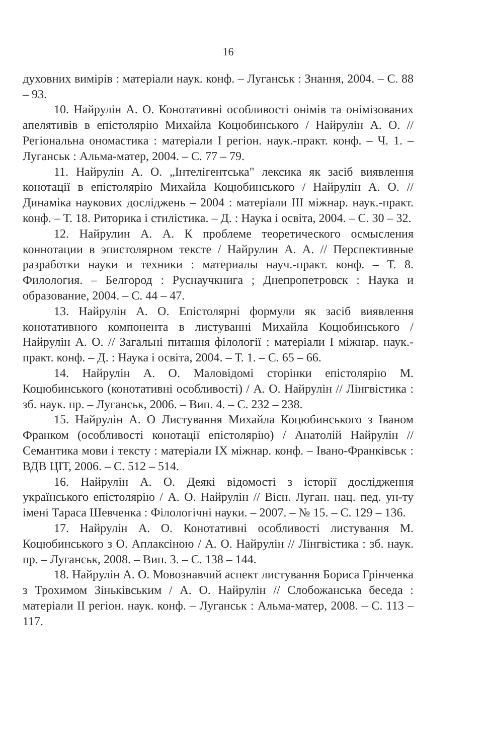16
духовних вимірів : матеріали наук. конф. – Луганськ : Знання, 2004. – С. 88 – 93.
10. Найрулін А. О. Конотативні особливості онімів та онімізованих апелятивів в епістолярію Михайла Коцюбинського / Найрулін А. О. // Регіональна ономастика : матеріали І регіон. наук.-практ. конф. – Ч. 1. – Луганськ : Альма-матер, 2004. – С. 77 – 79.
11. Найрулін А. О. „Інтелігентська" лексика як засіб виявлення конотації в епістолярію Михайла Коцюбинського / Найрулін А. О. // Динаміка наукових досліджень – 2004 : матеріали ІІІ міжнар. наук.-практ. конф. – Т. 18. Риторика і стилістика. – Д. : Наука і освіта, 2004. – С. 30 – 32.
12. Найрулин А. А. К проблеме теоретического осмысления коннотации в эпистолярном тексте / Найрулин А. А. // Перспективные разработки науки и техники : материалы науч.-практ. конф. – Т. 8. Филология. – Белгород : Руснаучкнига ; Днепропетровск : Наука и образование, 2004. – С. 44 – 47.
13. Найрулін А. О. Епістолярні формули як засіб виявлення конотативного компонента в листуванні Михайла Коцюбинського / Найрулін А. О. // Загальні питання філології : матеріали І міжнар. наук.-практ. конф. – Д. : Наука і освіта, 2004. – Т. 1. – С. 65 – 66.
14. Найрулін А. О. Маловідомі сторінки епістолярію М. Коцюбинського (конотативні особливості) / А. О. Найрулін // Лінгвістика : зб. наук. пр. – Луганськ, 2006. – Вип. 4. – С. 232 – 238.
15. Найрулін А. О Листування Михайла Коцюбинського з Іваном Франком (особливості конотації епістолярію) / Анатолій Найрулін // Семантика мови і тексту : матеріали ІХ міжнар. конф. – Івано-Франківськ : ВДВ ЦІТ, 2006. – С. 512 – 514.
16. Найрулін А. О. Деякі відомості з історії дослідження українського епістолярію / А. О. Найрулін // Вісн. Луган. нац. пед. ун-ту імені Тараса Шевченка : Філологічні науки. – 2007. – № 15. – С. 129 – 136.
17. Найрулін А. О. Конотативні особливості листування М. Коцюбинського з О. Аплаксіною / А. О. Найрулін // Лінгвістика : зб. наук. пр. – Луганськ, 2008. – Вип. 3. – С. 138 – 144.
18. Найрулін А. О. Мовознавчий аспект листування Бориса Грінченка з Трохимом Зіньківським / А. О. Найрулін // Слобожанська беседа : матеріали ІІ регіон. наук. конф. – Луганськ : Альма-матер, 2008. – С. 113 – 117.